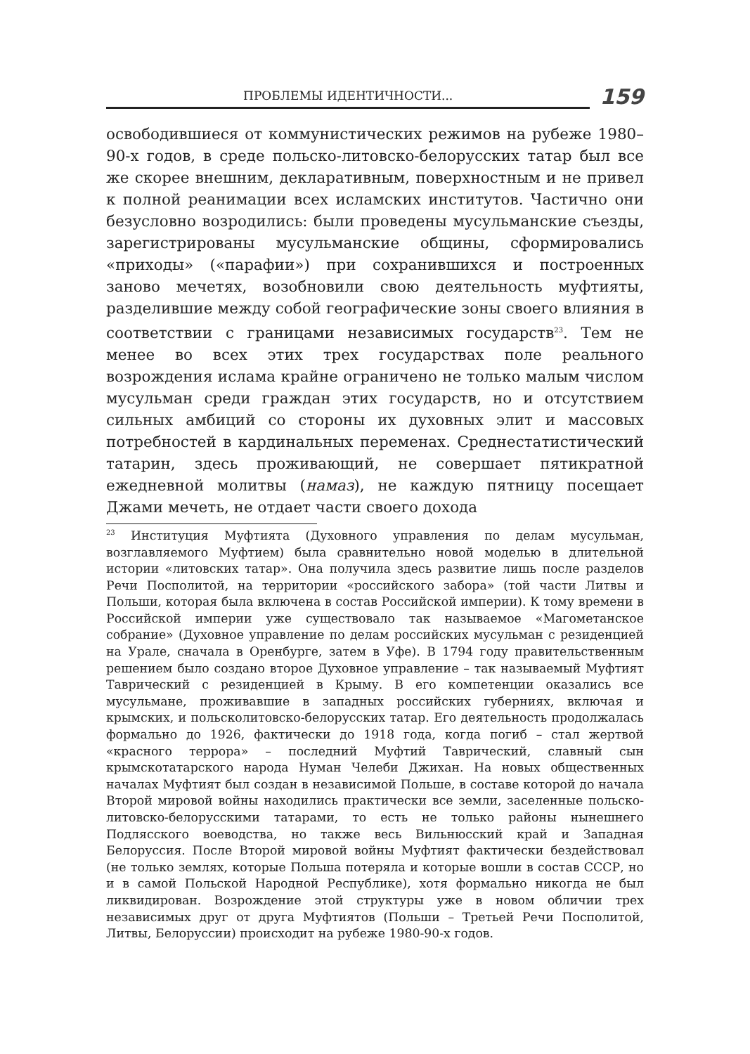ПРОБЛЕМЫ ИДЕНТИЧНОСТИ...
159
освободившиеся от коммунистических режимов на рубеже 1980–90-х годов, в среде польско-литовско-белорусских татар был все же скорее внешним, декларативным, поверхностным и не привел к полной реанимации всех исламских институтов. Частично они безусловно возродились: были проведены мусульманские съезды, зарегистрированы мусульманские общины, сформировались «приходы» («парафии») при сохранившихся и построенных заново мечетях, возобновили свою деятельность муфтияты, разделившие между собой географические зоны своего влияния в соответствии с границами независимых государств<sup>23</sup>. Тем не менее во всех этих трех государствах поле реального возрождения ислама крайне ограничено не только малым числом мусульман среди граждан этих государств, но и отсутствием сильных амбиций со стороны их духовных элит и массовых потребностей в кардинальных переменах. Среднестатистический татарин, здесь проживающий, не совершает пятикратной ежедневной молитвы (намаз), не каждую пятницу посещает Джами мечеть, не отдает части своего дохода
<sup>23</sup> Институция Муфтията (Духовного управления по делам мусульман, возглавляемого Муфтием) была сравнительно новой моделью в длительной истории «литовских татар». Она получила здесь развитие лишь после разделов Речи Посполитой, на территории «российского забора» (той части Литвы и Польши, которая была включена в состав Российской империи). К тому времени в Российской империи уже существовало так называемое «Магометанское собрание» (Духовное управление по делам российских мусульман с резиденцией на Урале, сначала в Оренбурге, затем в Уфе). В 1794 году правительственным решением было создано второе Духовное управление – так называемый Муфтият Таврический с резиденцией в Крыму. В его компетенции оказались все мусульмане, проживавшие в западных российских губерниях, включая и крымских, и польсколитовско-белорусских татар. Его деятельность продолжалась формально до 1926, фактически до 1918 года, когда погиб – стал жертвой «красного террора» – последний Муфтий Таврический, славный сын крымскотатарского народа Нуман Челеби Джихан. На новых общественных началах Муфтият был создан в независимой Польше, в составе которой до начала Второй мировой войны находились практически все земли, заселенные польско-литовско-белорусскими татарами, то есть не только районы нынешнего Подлясского воеводства, но также весь Вильнюсский край и Западная Белоруссия. После Второй мировой войны Муфтият фактически бездействовал (не только землях, которые Польша потеряла и которые вошли в состав СССР, но и в самой Польской Народной Республике), хотя формально никогда не был ликвидирован. Возрождение этой структуры уже в новом обличии трех независимых друг от друга Муфтиятов (Польши – Третьей Речи Посполитой, Литвы, Белоруссии) происходит на рубеже 1980-90-х годов.